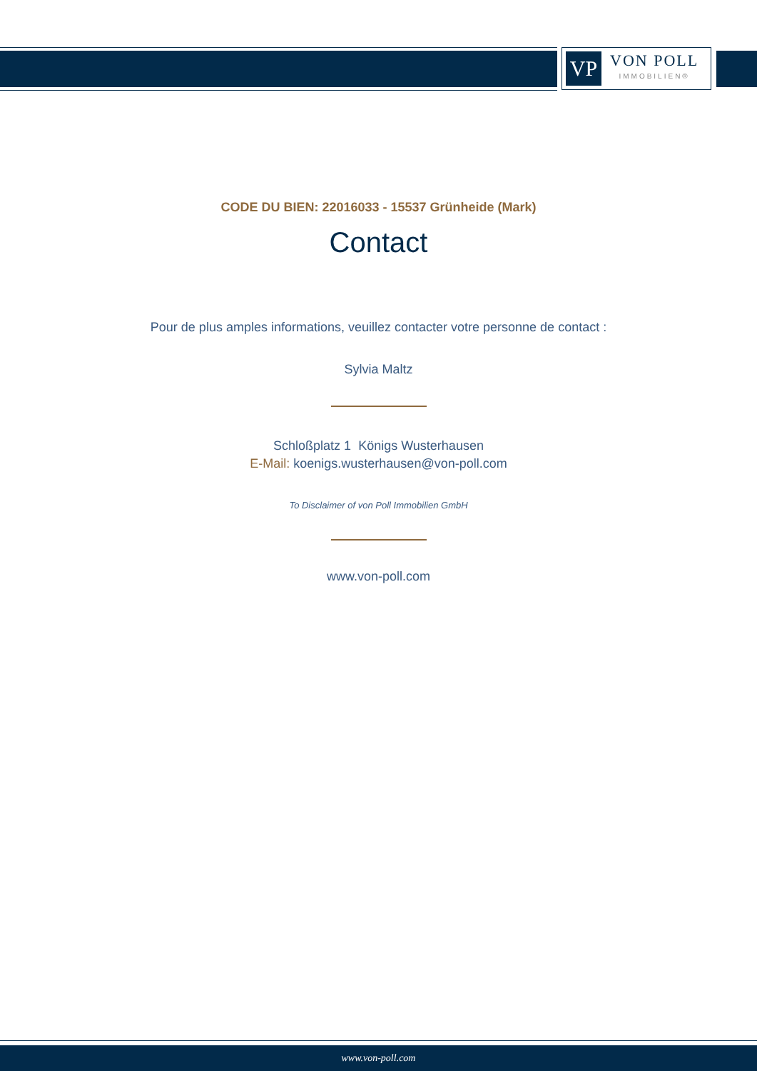VP
VON POLL
IMMOBILIEN®
CODE DU BIEN: 22016033 - 15537 Grünheide (Mark)
Contact
Pour de plus amples informations, veuillez contacter votre personne de contact :
Sylvia Maltz
Schloßplatz 1 Königs Wusterhausen
E-Mail: koenigs.wusterhausen@von-poll.com
To Disclaimer of von Poll Immobilien GmbH
www.von-poll.com
www.von-poll.com